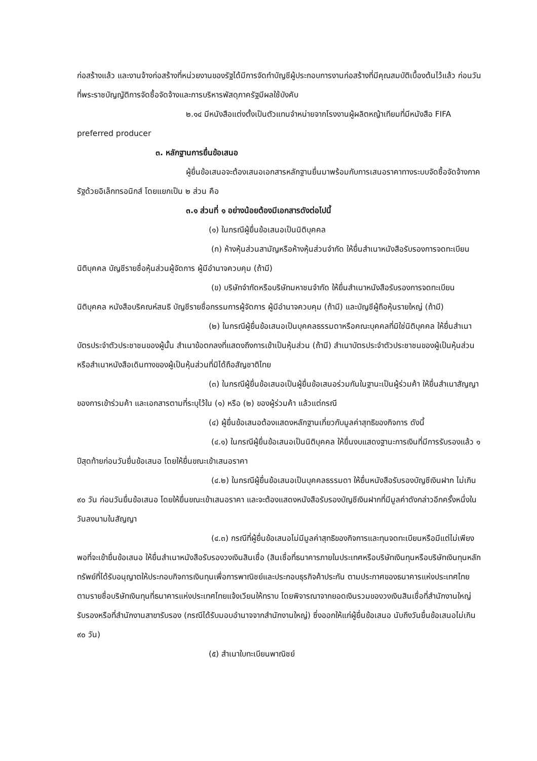ก่อสร้างแล้ว และงานจ้างก่อสร้างที่หน่วยงานของรัฐได้มีการจัดทำบัญชีผู้ประกอบการงานก่อสร้างที่มีคุณสมบัติเบื้องต้นไว้แล้ว ก่อนวันที่พระราชบัญญัติการจัดซื้อจัดจ้างและการบริหารพัสดุภาครัฐมีผลใช้บังคับ
๒.๑๔ มีหนังสือแต่งตั้งเป็นตัวแทนจำหน่ายจากโรงงานผู้ผลิตหญ้าเทียมที่มีหนังสือ FIFA preferred producer
๓. หลักฐานการยื่นข้อเสนอ
ผู้ยื่นข้อเสนอจะต้องเสนอเอกสารหลักฐานยื่นมาพร้อมกับการเสนอราคาทางระบบจัดซื้อจัดจ้างภาครัฐด้วยอิเล็กทรอนิกส์ โดยแยกเป็น ๒ ส่วน คือ
๓.๑ ส่วนที่ ๑ อย่างน้อยต้องมีเอกสารดังต่อไปนี้
(๑) ในกรณีผู้ยื่นข้อเสนอเป็นนิติบุคคล
(ก) ห้างหุ้นส่วนสามัญหรือห้างหุ้นส่วนจำกัด ให้ยื่นสำเนาหนังสือรับรองการจดทะเบียนนิติบุคคล บัญชีรายชื่อหุ้นส่วนผู้จัดการ ผู้มีอำนาจควบคุม (ถ้ามี)
(ข) บริษัทจำกัดหรือบริษัทมหาชนจำกัด ให้ยื่นสำเนาหนังสือรับรองการจดทะเบียนนิติบุคคล หนังสือบริคณห์สนธิ บัญชีรายชื่อกรรมการผู้จัดการ ผู้มีอำนาจควบคุม (ถ้ามี) และบัญชีผู้ถือหุ้นรายใหญ่ (ถ้ามี)
(๒) ในกรณีผู้ยื่นข้อเสนอเป็นบุคคลธรรมดาหรือคณะบุคคลที่มิใช่นิติบุคคล ให้ยื่นสำเนาบัตรประจำตัวประชาชนของผู้นั้น สำเนาข้อตกลงที่แสดงถึงการเข้าเป็นหุ้นส่วน (ถ้ามี) สำเนาบัตรประจำตัวประชาชนของผู้เป็นหุ้นส่วน หรือสำเนาหนังสือเดินทางของผู้เป็นหุ้นส่วนที่มิได้ถือสัญชาติไทย
(๓) ในกรณีผู้ยื่นข้อเสนอเป็นผู้ยื่นข้อเสนอร่วมกันในฐานะเป็นผู้ร่วมค้า ให้ยื่นสำเนาสัญญาของการเข้าร่วมค้า และเอกสารตามที่ระบุไว้ใน (๑) หรือ (๒) ของผู้ร่วมค้า แล้วแต่กรณี
(๔) ผู้ยื่นข้อเสนอต้องแสดงหลักฐานเกี่ยวกับมูลค่าสุทธิของกิจการ ดังนี้
(๔.๑) ในกรณีผู้ยื่นข้อเสนอเป็นนิติบุคคล ให้ยื่นงบแสดงฐานะการเงินที่มีการรับรองแล้ว ๑ ปีสุดท้ายก่อนวันยื่นข้อเสนอ โดยให้ยื่นขณะเข้าเสนอราคา
(๔.๒) ในกรณีผู้ยื่นข้อเสนอเป็นบุคคลธรรมดา ให้ยื่นหนังสือรับรองบัญชีเงินฝาก ไม่เกิน ๙๐ วัน ก่อนวันยื่นข้อเสนอ โดยให้ยื่นขณะเข้าเสนอราคา และจะต้องแสดงหนังสือรับรองบัญชีเงินฝากที่มีมูลค่าดังกล่าวอีกครั้งหนึ่งในวันลงนามในสัญญา
(๔.๓) กรณีที่ผู้ยื่นข้อเสนอไม่มีมูลค่าสุทธิของกิจการและทุนจดทะเบียนหรือมีแต่ไม่เพียงพอที่จะเข้ายื่นข้อเสนอ ให้ยื่นสำเนาหนังสือรับรองวงเงินสินเชื่อ (สินเชื่อที่ธนาคารภายในประเทศหรือบริษัทเงินทุนหรือบริษัทเงินทุนหลักทรัพย์ที่ได้รับอนุญาตให้ประกอบกิจการเงินทุนเพื่อการพาณิชย์และประกอบธุรกิจค้าประกัน ตามประกาศของธนาคารแห่งประเทศไทย ตามรายชื่อบริษัทเงินทุนที่ธนาคารแห่งประเทศไทยแจ้งเวียนให้ทราบ โดยพิจารณาจากยอดเงินรวมของวงเงินสินเชื่อที่สำนักงานใหญ่รับรองหรือที่สำนักงานสาขารับรอง (กรณีได้รับมอบอำนาจจากสำนักงานใหญ่) ซึ่งออกให้แก่ผู้ยื่นข้อเสนอ นับถึงวันยื่นข้อเสนอไม่เกิน ๙๐ วัน)
(๕) สำเนาใบทะเบียนพาณิชย์